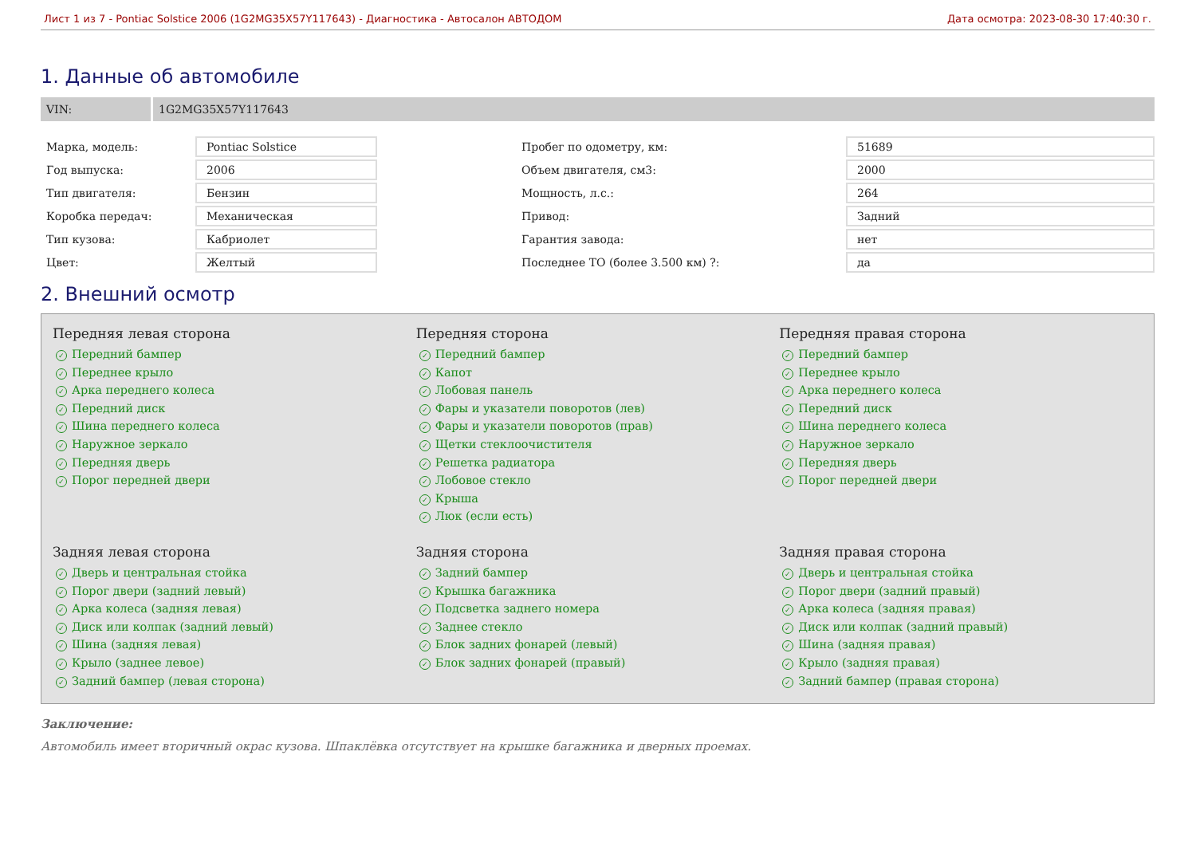Лист 1 из 7 - Pontiac Solstice 2006 (1G2MG35X57Y117643) - Диагностика - Автосалон АВТОДОМ Дата осмотра: 2023-08-30 17:40:30 г.
1. Данные об автомобиле
VIN:
1G2MG35X57Y117643
| Марка, модель: | Pontiac Solstice | | Пробег по одометру, км: | 51689 |
| Год выпуска: | 2006 | | Объем двигателя, см3: | 2000 |
| Тип двигателя: | Бензин | | Мощность, л.с.: | 264 |
| Коробка передач: | Механическая | | Привод: | Задний |
| Тип кузова: | Кабриолет | | Гарантия завода: | нет |
| Цвет: | Желтый | | Последнее ТО (более 3.500 км) ?: | да |
2. Внешний осмотр
Передняя левая сторона
✓ Передний бампер
✓ Переднее крыло
✓ Арка переднего колеса
✓ Передний диск
✓ Шина переднего колеса
✓ Наружное зеркало
✓ Передняя дверь
✓ Порог передней двери
Передняя сторона
✓ Передний бампер
✓ Капот
✓ Лобовая панель
✓ Фары и указатели поворотов (лев)
✓ Фары и указатели поворотов (прав)
✓ Щетки стеклоочистителя
✓ Решетка радиатора
✓ Лобовое стекло
✓ Крыша
✓ Люк (если есть)
Передняя правая сторона
✓ Передний бампер
✓ Переднее крыло
✓ Арка переднего колеса
✓ Передний диск
✓ Шина переднего колеса
✓ Наружное зеркало
✓ Передняя дверь
✓ Порог передней двери
Задняя левая сторона
✓ Дверь и центральная стойка
✓ Порог двери (задний левый)
✓ Арка колеса (задняя левая)
✓ Диск или колпак (задний левый)
✓ Шина (задняя левая)
✓ Крыло (заднее левое)
✓ Задний бампер (левая сторона)
Задняя сторона
✓ Задний бампер
✓ Крышка багажника
✓ Подсветка заднего номера
✓ Заднее стекло
✓ Блок задних фонарей (левый)
✓ Блок задних фонарей (правый)
Задняя правая сторона
✓ Дверь и центральная стойка
✓ Порог двери (задний правый)
✓ Арка колеса (задняя правая)
✓ Диск или колпак (задний правый)
✓ Шина (задняя правая)
✓ Крыло (задняя правая)
✓ Задний бампер (правая сторона)
Заключение:
Автомобиль имеет вторичный окрас кузова. Шпаклёвка отсутствует на крышке багажника и дверных проемах.